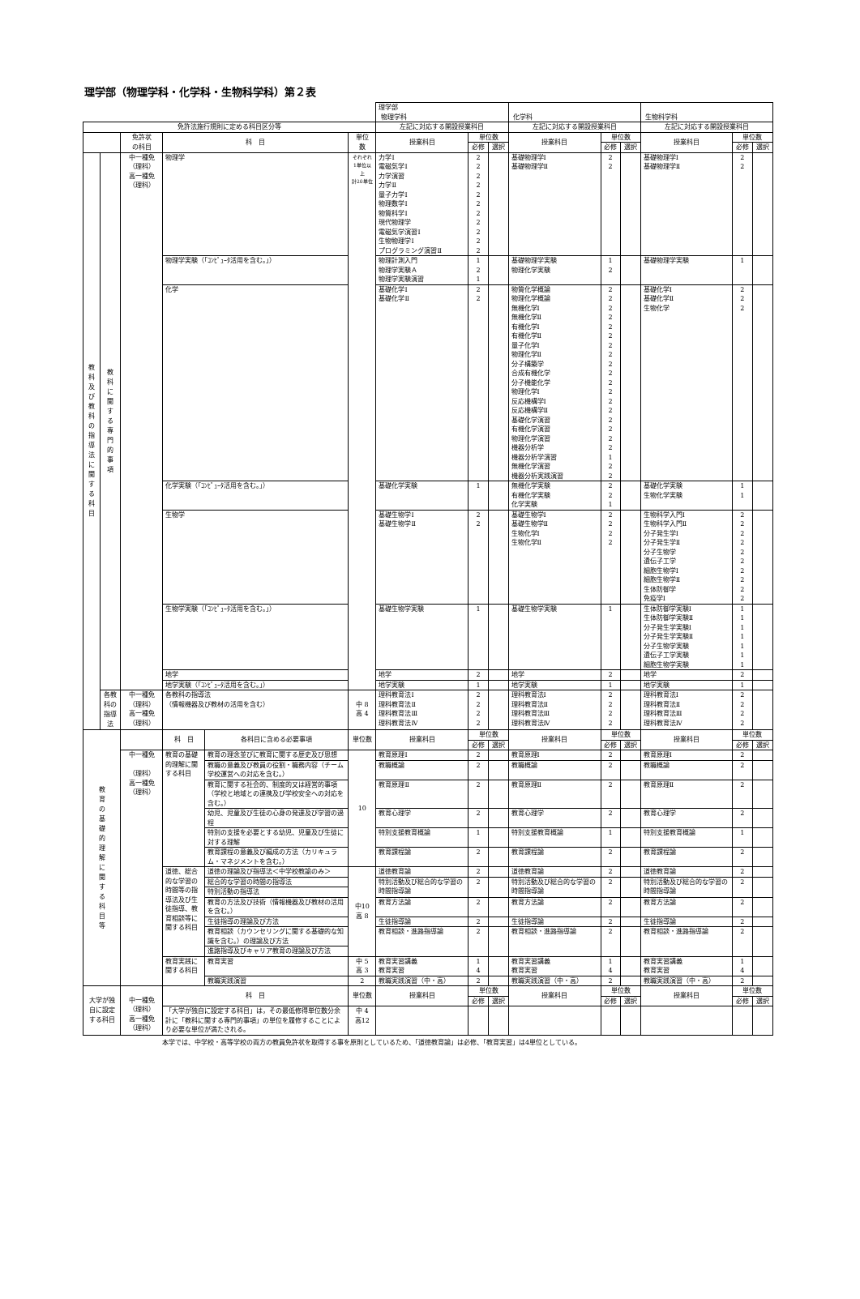理学部（物理学科・化学科・生物科学科）第２表
| | | | | | | 理学部 物理学科 | | | 化学科 | | | 生物科学科 | | |
| 免許法施行規則に定める科目区分等 | | | | | | 左記に対応する開設授業科目 | | | 左記に対応する開設授業科目 | | | 左記に対応する開設授業科目 | | |
| | | 免許状 の科目 | 科 目 | | 単位 数 | 授業科目 | 単位数 | | 授業科目 | 単位数 | | 授業科目 | 単位数 | |
| | | | | | | | 必修 | 選択 | | 必修 | 選択 | | 必修 | 選択 |
| 教 科 及 び 教 科 の 指 導 法 に 関 す る 科 目 | 教 科 に 関 す る 専 門 的 事 項 | 中一種免 （理科） 高一種免 （理科） | 物理学 | | それぞれ 1単位以上 計20単位 | 力学Ⅰ 電磁気学Ⅰ 力学演習 力学Ⅱ 量子力学Ⅰ 物理数学Ⅰ 物質科学Ⅰ 現代物理学 電磁気学演習Ⅰ 生物物理学Ⅰ プログラミング演習Ⅱ | 2 2 2 2 2 2 2 2 2 2 2 | | 基礎物理学Ⅰ 基礎物理学Ⅱ | 2 2 | | 基礎物理学Ⅰ 基礎物理学Ⅱ | 2 2 | |
| | | | 物理学実験（「ｺﾝﾋﾟｭｰﾀ活用を含む。」） | | | 物理計測入門 物理学実験Ａ 物理学実験演習 | 1 2 1 | | 基礎物理学実験 物理化学実験 | 1 2 | | 基礎物理学実験 | 1 | |
| | | | 化学 | | | 基礎化学Ⅰ 基礎化学Ⅱ | 2 2 | | 物質化学概論 物理化学概論 無機化学Ⅰ 無機化学Ⅱ 有機化学Ⅰ 有機化学Ⅱ 量子化学Ⅰ 物理化学Ⅱ 分子構築学 合成有機化学 分子機能化学 物理化学Ⅰ 反応機構学Ⅰ 反応機構学Ⅱ 基礎化学演習 有機化学演習 物理化学演習 機器分析学 機器分析学演習 無機化学演習 機器分析実践演習 | 2 2 2 2 2 2 2 2 2 2 2 2 2 2 2 2 2 2 1 2 2 | | 基礎化学Ⅰ 基礎化学Ⅱ 生物化学 | 2 2 2 | |
| | | | 化学実験（「ｺﾝﾋﾟｭｰﾀ活用を含む。」） | | | 基礎化学実験 | 1 | | 無機化学実験 有機化学実験 化学実験 | 2 2 1 | | 基礎化学実験 生物化学実験 | 1 1 | |
| | | | 生物学 | | | 基礎生物学Ⅰ 基礎生物学Ⅱ | 2 2 | | 基礎生物学Ⅰ 基礎生物学Ⅱ 生物化学Ⅰ 生物化学Ⅱ | 2 2 2 2 | | 生物科学入門Ⅰ 生物科学入門Ⅱ 分子発生学Ⅰ 分子発生学Ⅱ 分子生物学 遺伝子工学 細胞生物学Ⅰ 細胞生物学Ⅱ 生体防御学 免疫学Ⅰ | 2 2 2 2 2 2 2 2 2 2 | |
| | | | 生物学実験（「ｺﾝﾋﾟｭｰﾀ活用を含む。」） | | | 基礎生物学実験 | 1 | | 基礎生物学実験 | 1 | | 生体防御学実験Ⅰ 生体防御学実験Ⅱ 分子発生学実験Ⅰ 分子発生学実験Ⅱ 分子生物学実験 遺伝子工学実験 細胞生物学実験 | 1 1 1 1 1 1 1 | |
| | | | 地学 | | | 地学 | 2 | | 地学 | 2 | | 地学 | 2 | |
| | | | 地学実験（「ｺﾝﾋﾟｭｰﾀ活用を含む。」） | | | 地学実験 | 1 | | 地学実験 | 1 | | 地学実験 | 1 | |
| | 各教科の指導法 | 中一種免 （理科） 高一種免 （理科） | 各教科の指導法 （情報機器及び教材の活用を含む） | | 中 8 高 4 | 理科教育法Ⅰ 理科教育法Ⅱ 理科教育法Ⅲ 理科教育法Ⅳ | 2 2 2 2 | | 理科教育法Ⅰ 理科教育法Ⅱ 理科教育法Ⅲ 理科教育法Ⅳ | 2 2 2 2 | | 理科教育法Ⅰ 理科教育法Ⅱ 理科教育法Ⅲ 理科教育法Ⅳ | 2 2 2 2 | |
| 教 育 の 基 礎 的 理 解 に 関 す る 科 目 等 | | | 科 目 | 各科目に含める必要事項 | 単位数 | 授業科目 | 単位数 | | 授業科目 | 単位数 | | 授業科目 | 単位数 | |
| | | | | | | | 必修 | 選択 | | 必修 | 選択 | | 必修 | 選択 |
| | | 中一種免 （理科） 高一種免 （理科） | 教育の基礎的理解に関する科目 | 教育の理念並びに教育に関する歴史及び思想 | 10 | 教育原理Ⅰ | 2 | | 教育原理Ⅰ | 2 | | 教育原理Ⅰ | 2 | |
| | | | | 教職の意義及び教員の役割・職務内容（チーム学校運営への対応を含む。） | | 教職概論 | 2 | | 教職概論 | 2 | | 教職概論 | 2 | |
| | | | | 教育に関する社会的、制度的又は経営的事項（学校と地域との連携及び学校安全への対応を含む。） | | 教育原理Ⅱ | 2 | | 教育原理Ⅱ | 2 | | 教育原理Ⅱ | 2 | |
| | | | | 幼児、児童及び生徒の心身の発達及び学習の過程 | | 教育心理学 | 2 | | 教育心理学 | 2 | | 教育心理学 | 2 | |
| | | | | 特別の支援を必要とする幼児、児童及び生徒に対する理解 | | 特別支援教育概論 | 1 | | 特別支援教育概論 | 1 | | 特別支援教育概論 | 1 | |
| | | | | 教育課程の意義及び編成の方法（カリキュラム・マネジメントを含む。） | | 教育課程論 | 2 | | 教育課程論 | 2 | | 教育課程論 | 2 | |
| | | | 道徳、総合的な学習の時間等の指導法及び生徒指導、教育相談等に関する科目 | 道徳の理論及び指導法＜中学校教諭のみ＞ | 中10 高 8 | 道徳教育論 | 2 | | 道徳教育論 | 2 | | 道徳教育論 | 2 | |
| | | | | 総合的な学習の時間の指導法 | | 特別活動及び総合的な学習の時間指導論 | 2 | | 特別活動及び総合的な学習の時間指導論 | 2 | | 特別活動及び総合的な学習の時間指導論 | 2 | |
| | | | | 特別活動の指導法 | | | | | | | | | | |
| | | | | 教育の方法及び技術（情報機器及び教材の活用を含む。） | | 教育方法論 | 2 | | 教育方法論 | 2 | | 教育方法論 | 2 | |
| | | | | 生徒指導の理論及び方法 | | 生徒指導論 | 2 | | 生徒指導論 | 2 | | 生徒指導論 | 2 | |
| | | | | 教育相談（カウンセリングに関する基礎的な知識を含む。）の理論及び方法 | | 教育相談・進路指導論 | 2 | | 教育相談・進路指導論 | 2 | | 教育相談・進路指導論 | 2 | |
| | | | | 進路指導及びキャリア教育の理論及び方法 | | | | | | | | | | |
| | | | 教育実践に関する科目 | 教育実習 | 中 5 高 3 | 教育実習講義 教育実習 | 1 4 | | 教育実習講義 教育実習 | 1 4 | | 教育実習講義 教育実習 | 1 4 | |
| | | | | 教職実践演習 | 2 | 教職実践演習（中・高） | 2 | | 教職実践演習（中・高） | 2 | | 教職実践演習（中・高） | 2 | |
| 大学が独自に設定する科目 | | 中一種免 （理科） 高一種免 （理科） | 科 目 | | 単位数 | 授業科目 | 単位数 | | 授業科目 | 単位数 | | 授業科目 | 単位数 | |
| | | | | | | | 必修 | 選択 | | 必修 | 選択 | | 必修 | 選択 |
| | | | 「大学が独自に設定する科目」は，その最低修得単位数分余計に「教科に関する専門的事項」の単位を履修することにより必要な単位が満たされる。 | | 中 4 高12 | | | | | | | | | |
本学では、中学校・高等学校の両方の教員免許状を取得する事を原則としているため、「道徳教育論」は必修、「教育実習」は4単位としている。